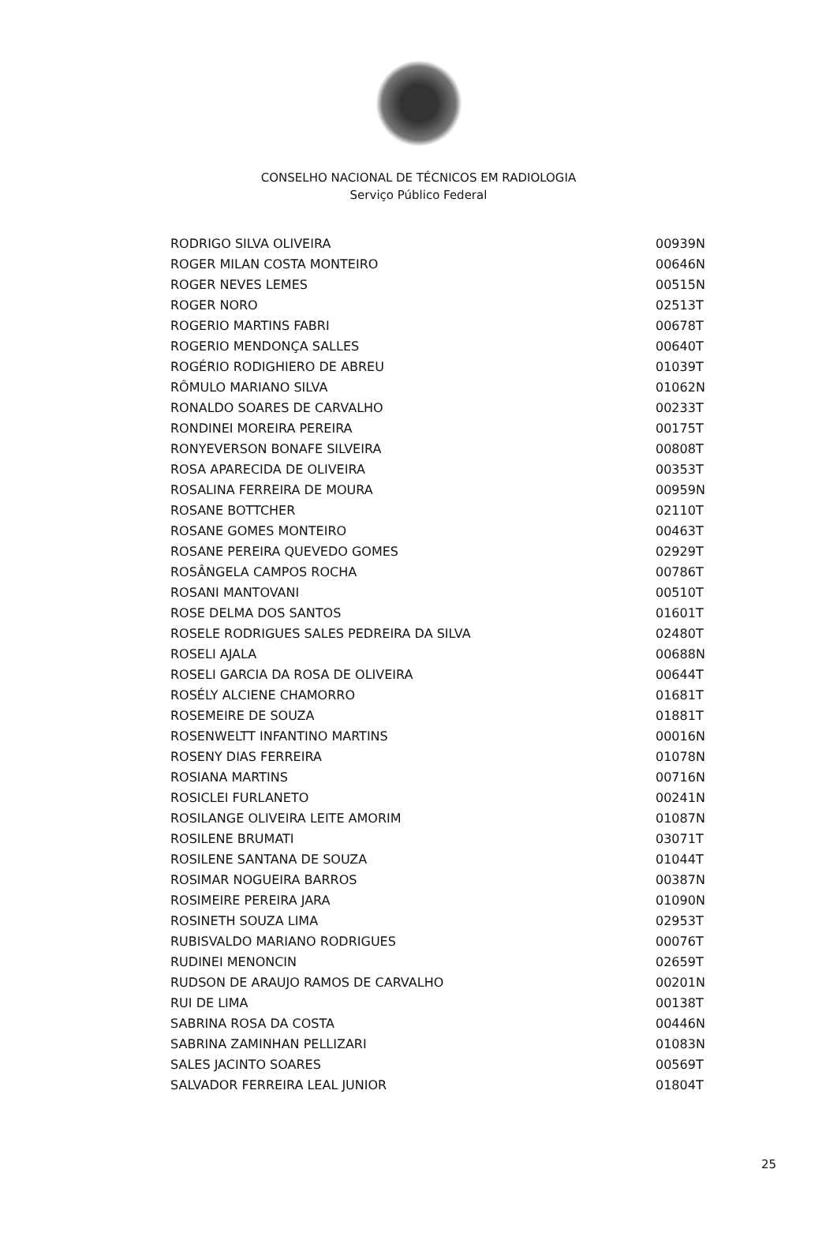CONSELHO NACIONAL DE TÉCNICOS EM RADIOLOGIA
Serviço Público Federal
| RODRIGO SILVA OLIVEIRA | 00939N |
| ROGER MILAN COSTA MONTEIRO | 00646N |
| ROGER NEVES LEMES | 00515N |
| ROGER NORO | 02513T |
| ROGERIO MARTINS FABRI | 00678T |
| ROGERIO MENDONÇA SALLES | 00640T |
| ROGÉRIO RODIGHIERO DE ABREU | 01039T |
| RÔMULO MARIANO SILVA | 01062N |
| RONALDO SOARES DE CARVALHO | 00233T |
| RONDINEI MOREIRA PEREIRA | 00175T |
| RONYEVERSON BONAFE SILVEIRA | 00808T |
| ROSA APARECIDA DE OLIVEIRA | 00353T |
| ROSALINA FERREIRA DE MOURA | 00959N |
| ROSANE BOTTCHER | 02110T |
| ROSANE GOMES MONTEIRO | 00463T |
| ROSANE PEREIRA QUEVEDO GOMES | 02929T |
| ROSÂNGELA CAMPOS ROCHA | 00786T |
| ROSANI MANTOVANI | 00510T |
| ROSE DELMA DOS SANTOS | 01601T |
| ROSELE RODRIGUES SALES PEDREIRA DA SILVA | 02480T |
| ROSELI AJALA | 00688N |
| ROSELI GARCIA DA ROSA DE OLIVEIRA | 00644T |
| ROSÉLY ALCIENE CHAMORRO | 01681T |
| ROSEMEIRE DE SOUZA | 01881T |
| ROSENWELTT INFANTINO MARTINS | 00016N |
| ROSENY DIAS FERREIRA | 01078N |
| ROSIANA MARTINS | 00716N |
| ROSICLEI FURLANETO | 00241N |
| ROSILANGE OLIVEIRA LEITE AMORIM | 01087N |
| ROSILENE BRUMATI | 03071T |
| ROSILENE SANTANA DE SOUZA | 01044T |
| ROSIMAR NOGUEIRA BARROS | 00387N |
| ROSIMEIRE PEREIRA JARA | 01090N |
| ROSINETH SOUZA LIMA | 02953T |
| RUBISVALDO MARIANO RODRIGUES | 00076T |
| RUDINEI MENONCIN | 02659T |
| RUDSON DE ARAUJO RAMOS DE CARVALHO | 00201N |
| RUI DE LIMA | 00138T |
| SABRINA ROSA DA COSTA | 00446N |
| SABRINA ZAMINHAN PELLIZARI | 01083N |
| SALES JACINTO SOARES | 00569T |
| SALVADOR FERREIRA LEAL JUNIOR | 01804T |
25